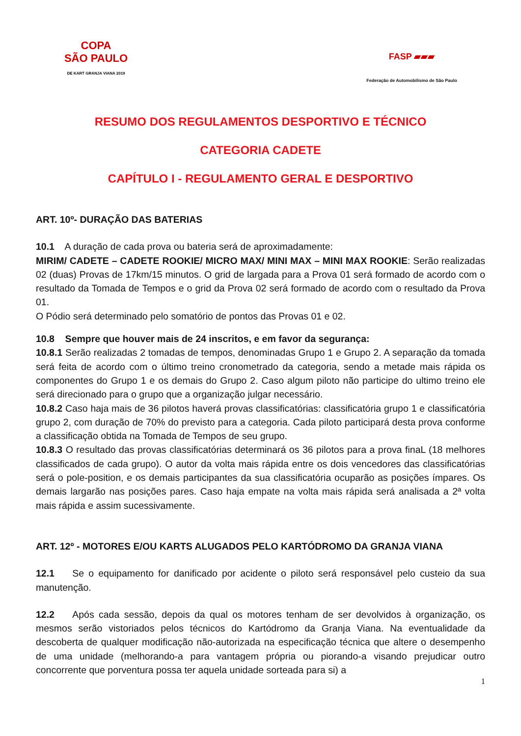COPA
SÃO PAULO
DE KART GRANJA VIANA 2019
FASP ▰▰▰
Federação de Automobilismo de São Paulo
RESUMO DOS REGULAMENTOS DESPORTIVO E TÉCNICO
CATEGORIA CADETE
CAPÍTULO I - REGULAMENTO GERAL E DESPORTIVO
ART. 10º- DURAÇÃO DAS BATERIAS
10.1 A duração de cada prova ou bateria será de aproximadamente:
MIRIM/ CADETE – CADETE ROOKIE/ MICRO MAX/ MINI MAX – MINI MAX ROOKIE: Serão realizadas 02 (duas) Provas de 17km/15 minutos. O grid de largada para a Prova 01 será formado de acordo com o resultado da Tomada de Tempos e o grid da Prova 02 será formado de acordo com o resultado da Prova 01.
O Pódio será determinado pelo somatório de pontos das Provas 01 e 02.
10.8 Sempre que houver mais de 24 inscritos, e em favor da segurança:
10.8.1 Serão realizadas 2 tomadas de tempos, denominadas Grupo 1 e Grupo 2. A separação da tomada será feita de acordo com o último treino cronometrado da categoria, sendo a metade mais rápida os componentes do Grupo 1 e os demais do Grupo 2. Caso algum piloto não participe do ultimo treino ele será direcionado para o grupo que a organização julgar necessário.
10.8.2 Caso haja mais de 36 pilotos haverá provas classificatórias: classificatória grupo 1 e classificatória grupo 2, com duração de 70% do previsto para a categoria. Cada piloto participará desta prova conforme a classificação obtida na Tomada de Tempos de seu grupo.
10.8.3 O resultado das provas classificatórias determinará os 36 pilotos para a prova finaL (18 melhores classificados de cada grupo). O autor da volta mais rápida entre os dois vencedores das classificatórias será o pole-position, e os demais participantes da sua classificatória ocuparão as posições ímpares. Os demais largarão nas posições pares. Caso haja empate na volta mais rápida será analisada a 2ª volta mais rápida e assim sucessivamente.
ART. 12º - MOTORES E/OU KARTS ALUGADOS PELO KARTÓDROMO DA GRANJA VIANA
12.1 Se o equipamento for danificado por acidente o piloto será responsável pelo custeio da sua manutenção.
12.2 Após cada sessão, depois da qual os motores tenham de ser devolvidos à organização, os mesmos serão vistoriados pelos técnicos do Kartódromo da Granja Viana. Na eventualidade da descoberta de qualquer modificação não-autorizada na especificação técnica que altere o desempenho de uma unidade (melhorando-a para vantagem própria ou piorando-a visando prejudicar outro concorrente que porventura possa ter aquela unidade sorteada para si) a
1